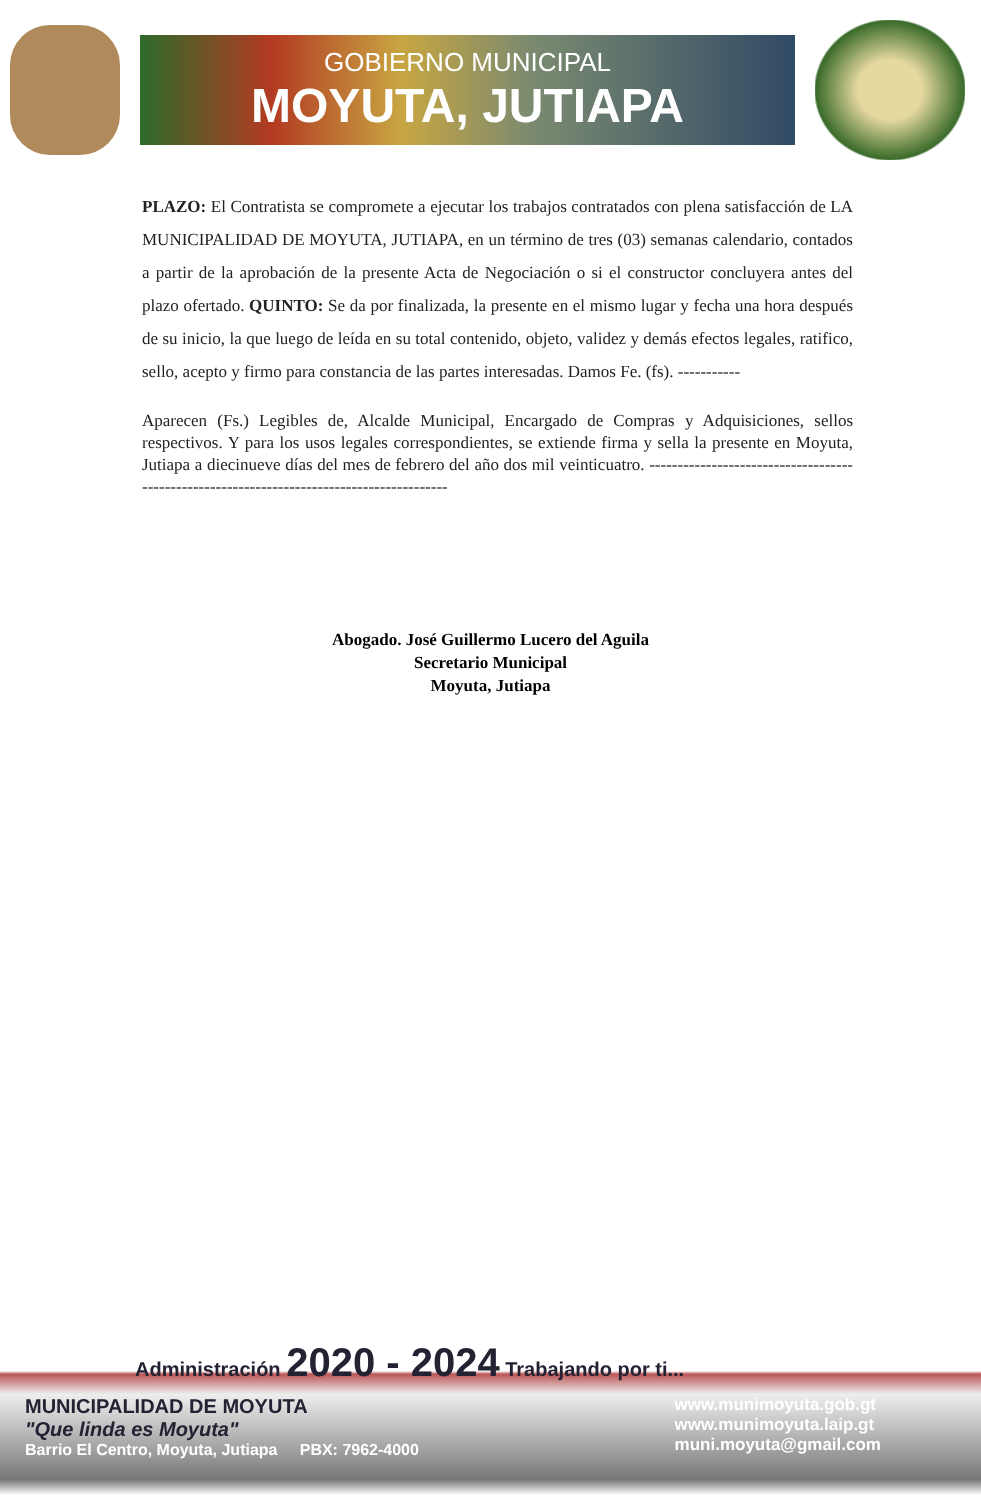GOBIERNO MUNICIPAL
MOYUTA, JUTIAPA
PLAZO: El Contratista se compromete a ejecutar los trabajos contratados con plena satisfacción de LA MUNICIPALIDAD DE MOYUTA, JUTIAPA, en un término de tres (03) semanas calendario, contados a partir de la aprobación de la presente Acta de Negociación o si el constructor concluyera antes del plazo ofertado. QUINTO: Se da por finalizada, la presente en el mismo lugar y fecha una hora después de su inicio, la que luego de leída en su total contenido, objeto, validez y demás efectos legales, ratifico, sello, acepto y firmo para constancia de las partes interesadas. Damos Fe. (fs). -----------
Aparecen (Fs.) Legibles de, Alcalde Municipal, Encargado de Compras y Adquisiciones, sellos respectivos. Y para los usos legales correspondientes, se extiende firma y sella la presente en Moyuta, Jutiapa a diecinueve días del mes de febrero del año dos mil veinticuatro. ------------------------------------------------------------------------------------------
Abogado. José Guillermo Lucero del Aguila
Secretario Municipal
Moyuta, Jutiapa
Administración 2020 - 2024 Trabajando por ti...
MUNICIPALIDAD DE MOYUTA
"Que linda es Moyuta"
Barrio El Centro, Moyuta, Jutiapa PBX: 7962-4000
www.munimoyuta.gob.gt
www.munimoyuta.laip.gt
muni.moyuta@gmail.com